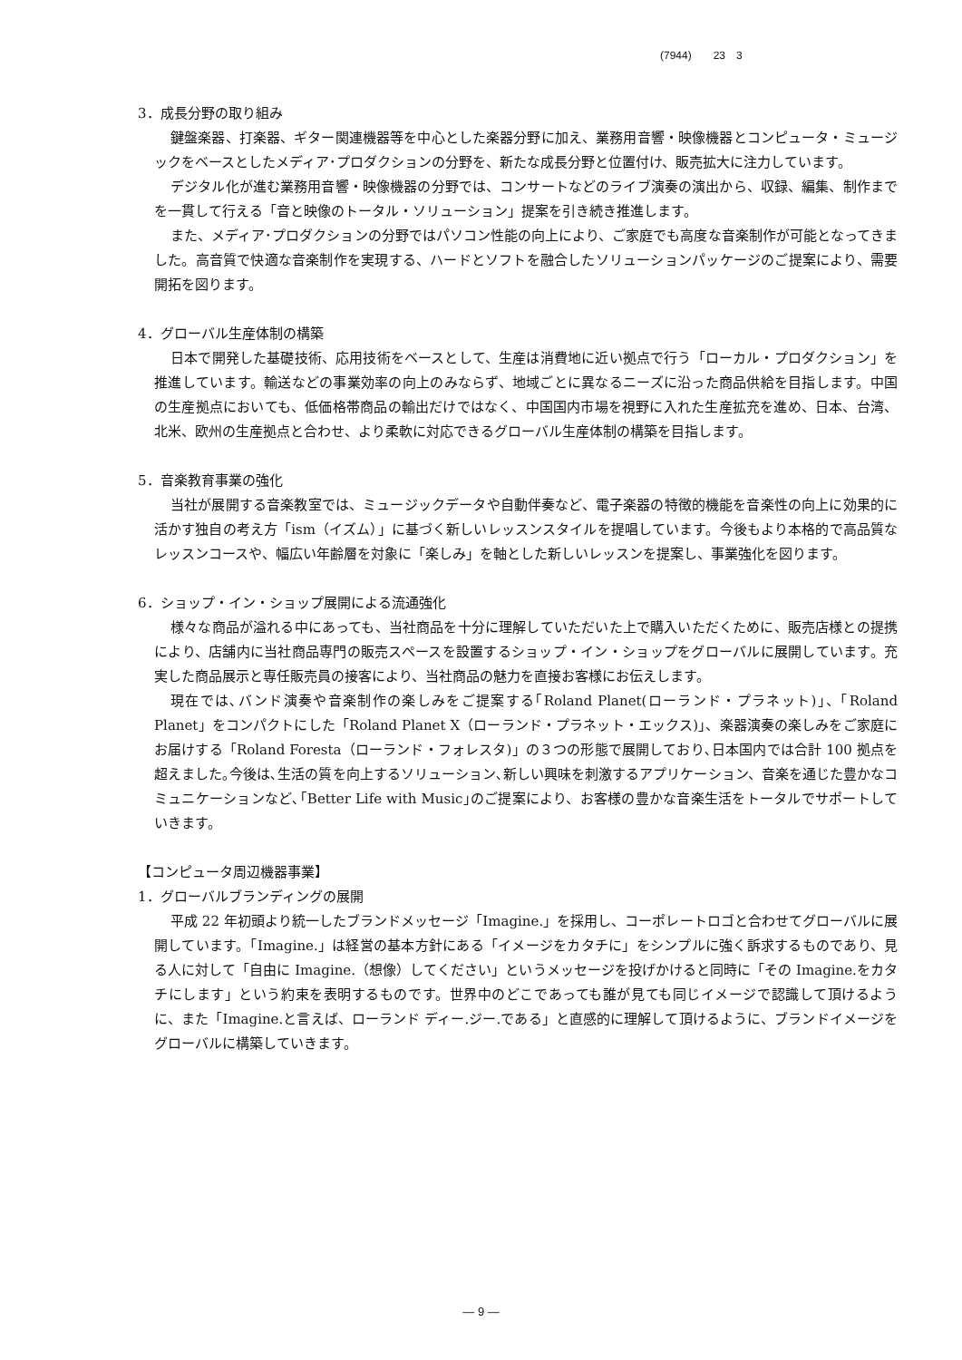(7944)　　23　3
3．成長分野の取り組み
鍵盤楽器、打楽器、ギター関連機器等を中心とした楽器分野に加え、業務用音響・映像機器とコンピュータ・ミュージックをベースとしたメディア･プロダクションの分野を、新たな成長分野と位置付け、販売拡大に注力しています。
デジタル化が進む業務用音響・映像機器の分野では、コンサートなどのライブ演奏の演出から、収録、編集、制作までを一貫して行える「音と映像のトータル・ソリューション」提案を引き続き推進します。
また、メディア･プロダクションの分野ではパソコン性能の向上により、ご家庭でも高度な音楽制作が可能となってきました。高音質で快適な音楽制作を実現する、ハードとソフトを融合したソリューションパッケージのご提案により、需要開拓を図ります。
4．グローバル生産体制の構築
日本で開発した基礎技術、応用技術をベースとして、生産は消費地に近い拠点で行う「ローカル・プロダクション」を推進しています。輸送などの事業効率の向上のみならず、地域ごとに異なるニーズに沿った商品供給を目指します。中国の生産拠点においても、低価格帯商品の輸出だけではなく、中国国内市場を視野に入れた生産拡充を進め、日本、台湾、北米、欧州の生産拠点と合わせ、より柔軟に対応できるグローバル生産体制の構築を目指します。
5．音楽教育事業の強化
当社が展開する音楽教室では、ミュージックデータや自動伴奏など、電子楽器の特徴的機能を音楽性の向上に効果的に活かす独自の考え方「ism（イズム）」に基づく新しいレッスンスタイルを提唱しています。今後もより本格的で高品質なレッスンコースや、幅広い年齢層を対象に「楽しみ」を軸とした新しいレッスンを提案し、事業強化を図ります。
6．ショップ・イン・ショップ展開による流通強化
様々な商品が溢れる中にあっても、当社商品を十分に理解していただいた上で購入いただくために、販売店様との提携により、店舗内に当社商品専門の販売スペースを設置するショップ・イン・ショップをグローバルに展開しています。充実した商品展示と専任販売員の接客により、当社商品の魅力を直接お客様にお伝えします。
現在では､バンド演奏や音楽制作の楽しみをご提案する｢Roland Planet(ローランド・プラネット)｣、「Roland Planet」をコンパクトにした「Roland Planet X（ローランド・プラネット・エックス)」、楽器演奏の楽しみをご家庭にお届けする「Roland Foresta（ローランド・フォレスタ)」の３つの形態で展開しており､日本国内では合計 100 拠点を超えました｡今後は､生活の質を向上するソリューション､新しい興味を刺激するアプリケーション、音楽を通じた豊かなコミュニケーションなど､｢Better Life with Music｣のご提案により、お客様の豊かな音楽生活をトータルでサポートしていきます。
【コンピュータ周辺機器事業】
1．グローバルブランディングの展開
平成 22 年初頭より統一したブランドメッセージ「Imagine.」を採用し、コーポレートロゴと合わせてグローバルに展開しています。「Imagine.」は経営の基本方針にある「イメージをカタチに」をシンプルに強く訴求するものであり、見る人に対して「自由に Imagine.（想像）してください」というメッセージを投げかけると同時に「その Imagine.をカタチにします」という約束を表明するものです。世界中のどこであっても誰が見ても同じイメージで認識して頂けるように、また「Imagine.と言えば、ローランド ディー.ジー.である」と直感的に理解して頂けるように、ブランドイメージをグローバルに構築していきます。
― 9 ―